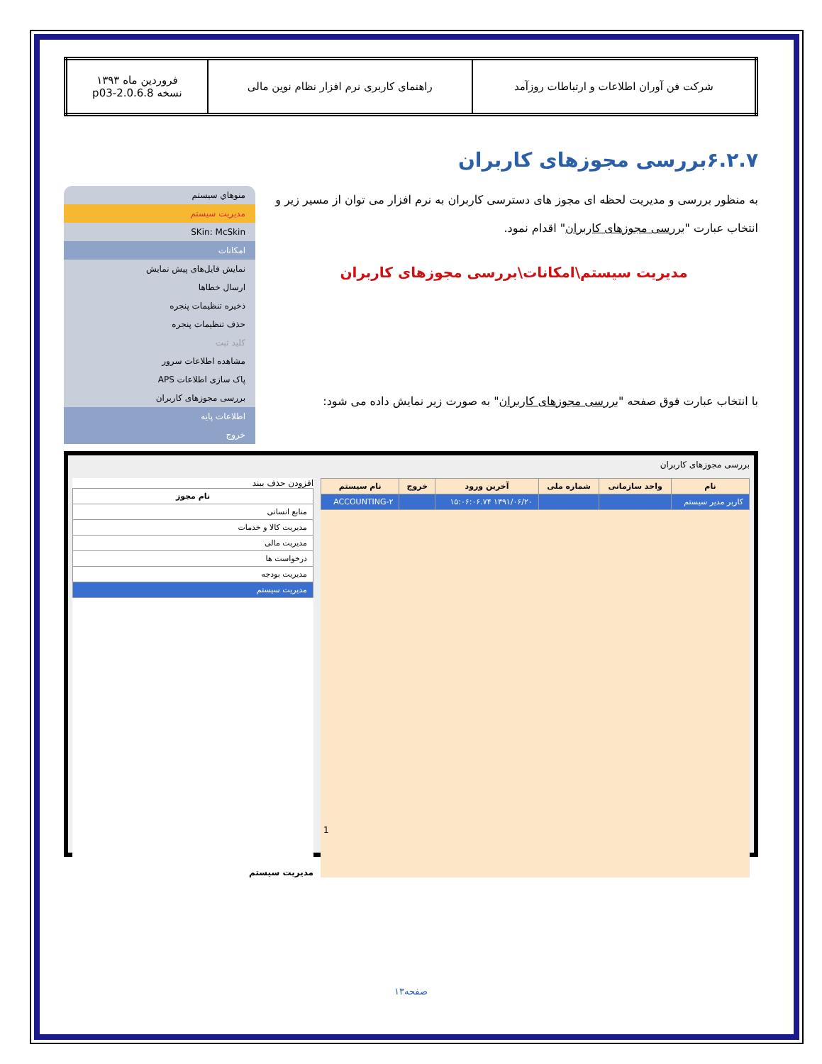| شرکت فن آوران اطلاعات و ارتباطات روزآمد | راهنمای کاربری نرم افزار نظام نوین مالی | فروردین ماه ۱۳۹۳ نسخه 2.0.6.8-p03 |
۶.۲.۷بررسی مجوزهای کاربران
به منظور بررسی و مدیریت لحظه ای مجوز های دسترسی کاربران به نرم افزار می توان از مسیر زیر و انتخاب عبارت "بررسی مجوزهای کاربران" اقدام نمود.
مدیریت سیستم\امکانات\بررسی مجوزهای کاربران
با انتخاب عبارت فوق صفحه "بررسی مجوزهای کاربران" به صورت زیر نمایش داده می شود:
منوهاي سيستم
مدیریت سیستم
SKin: McSkin
امکانات
نمایش فایل‌های پیش نمایش
ارسال خطاها
ذخیره تنظیمات پنجره
حذف تنظیمات پنجره
کلید ثبت
مشاهده اطلاعات سرور
پاک سازی اطلاعات APS
بررسی مجوزهای کاربران
اطلاعات پایه
خروج
بررسی مجوزهای کاربران
| نام | واحد سازمانی | شماره ملی | آخرین ورود | خروج | نام سیستم |
| --- | --- | --- | --- | --- | --- |
| کاربر مدیر سیستم | | | ۱۳۹۱/۰۶/۲۰ ۱۵:۰۶:۰۶.۷۴ | | ACCOUNTING-۲ |
1
افزودن حذف ببند
| نام مجوز |
| --- |
| منابع انسانی |
| مدیریت کالا و خدمات |
| مدیریت مالی |
| درخواست ها |
| مدیریت بودجه |
| مدیریت سیستم |
مدیریت سیستم
صفحه۱۳